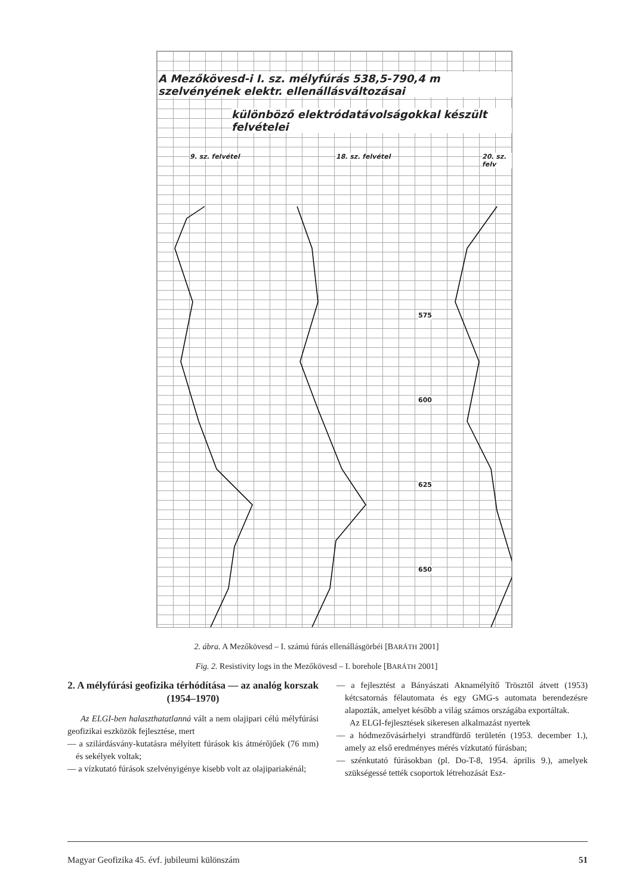A Mezőkövesd-i I. sz. mélyfúrás 538,5-790,4 m szelvényének elektr. ellenállásváltozásai
különböző elektródatávolságokkal készült felvételei
9. sz. felvétel 18. sz. felvétel 20. sz. felv
575
600
625
650
2. ábra. A Mezőkövesd – I. számú fúrás ellenállásgörbéi [BARÁTH 2001]
Fig. 2. Resistivity logs in the Mezőkövesd – I. borehole [BARÁTH 2001]
2. A mélyfúrási geofizika térhódítása — az analóg korszak (1954–1970)
Az ELGI-ben halaszthatatlanná vált a nem olajipari célú mélyfúrási geofizikai eszközök fejlesztése, mert
— a szilárdásvány-kutatásra mélyített fúrások kis átmérőjűek (76 mm) és sekélyek voltak;
— a vízkutató fúrások szelvényigénye kisebb volt az olajipariakénál;
— a fejlesztést a Bányászati Aknamélyítő Trösztől átvett (1953) kétcsatornás félautomata és egy GMG-s automata berendezésre alapozták, amelyet később a világ számos országába exportáltak.
Az ELGI-fejlesztések sikeresen alkalmazást nyertek
— a hódmezővásárhelyi strandfürdő területén (1953. december 1.), amely az első eredményes mérés vízkutató fúrásban;
— szénkutató fúrásokban (pl. Do-T-8, 1954. április 9.), amelyek szükségessé tették csoportok létrehozását Esz-
Magyar Geofizika 45. évf. jubileumi különszám 51